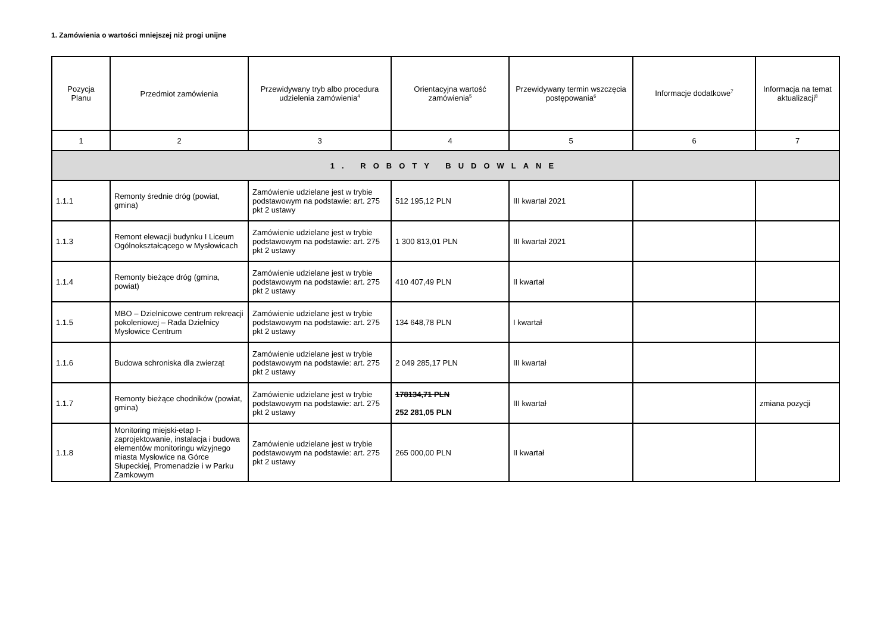1. Zamówienia o wartości mniejszej niż progi unijne
| Pozycja Planu | Przedmiot zamówienia | Przewidywany tryb albo procedura udzielenia zamówienia<sup>4</sup> | Orientacyjna wartość zamówienia<sup>5</sup> | Przewidywany termin wszczęcia postępowania<sup>6</sup> | Informacje dodatkowe<sup>7</sup> | Informacja na temat aktualizacji<sup>8</sup> |
| --- | --- | --- | --- | --- | --- | --- |
| 1 | 2 | 3 | 4 | 5 | 6 | 7 |
| 1. ROBOTY BUDOWLANE | | | | | | |
| 1.1.1 | Remonty średnie dróg (powiat, gmina) | Zamówienie udzielane jest w trybie podstawowym na podstawie: art. 275 pkt 2 ustawy | 512 195,12 PLN | III kwartał 2021 | | |
| 1.1.3 | Remont elewacji budynku I Liceum Ogólnokształcącego w Mysłowicach | Zamówienie udzielane jest w trybie podstawowym na podstawie: art. 275 pkt 2 ustawy | 1 300 813,01 PLN | III kwartał 2021 | | |
| 1.1.4 | Remonty bieżące dróg (gmina, powiat) | Zamówienie udzielane jest w trybie podstawowym na podstawie: art. 275 pkt 2 ustawy | 410 407,49 PLN | II kwartał | | |
| 1.1.5 | MBO – Dzielnicowe centrum rekreacji pokoleniowej – Rada Dzielnicy Mysłowice Centrum | Zamówienie udzielane jest w trybie podstawowym na podstawie: art. 275 pkt 2 ustawy | 134 648,78 PLN | I kwartał | | |
| 1.1.6 | Budowa schroniska dla zwierząt | Zamówienie udzielane jest w trybie podstawowym na podstawie: art. 275 pkt 2 ustawy | 2 049 285,17 PLN | III kwartał | | |
| 1.1.7 | Remonty bieżące chodników (powiat, gmina) | Zamówienie udzielane jest w trybie podstawowym na podstawie: art. 275 pkt 2 ustawy | 178134,71 PLN 252 281,05 PLN | III kwartał | | zmiana pozycji |
| 1.1.8 | Monitoring miejski-etap I-zaprojektowanie, instalacja i budowa elementów monitoringu wizyjnego miasta Mysłowice na Górce Słupeckiej, Promenadzie i w Parku Zamkowym | Zamówienie udzielane jest w trybie podstawowym na podstawie: art. 275 pkt 2 ustawy | 265 000,00 PLN | II kwartał | | |